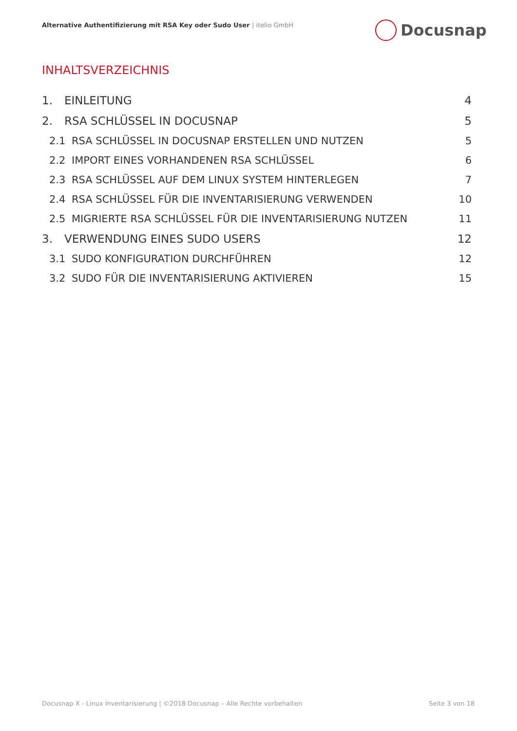Alternative Authentifizierung mit RSA Key oder Sudo User | itelio GmbH
Docusnap
INHALTSVERZEICHNIS
1. EINLEITUNG 4
2. RSA SCHLÜSSEL IN DOCUSNAP 5
2.1 RSA SCHLÜSSEL IN DOCUSNAP ERSTELLEN UND NUTZEN
5
2.2 IMPORT EINES VORHANDENEN RSA SCHLÜSSEL
6
2.3 RSA SCHLÜSSEL AUF DEM LINUX SYSTEM HINTERLEGEN
7
2.4 RSA SCHLÜSSEL FÜR DIE INVENTARISIERUNG VERWENDEN
10
2.5 MIGRIERTE RSA SCHLÜSSEL FÜR DIE INVENTARISIERUNG NUTZEN
11
3. VERWENDUNG EINES SUDO USERS 12
3.1 SUDO KONFIGURATION DURCHFÜHREN
12
3.2 SUDO FÜR DIE INVENTARISIERUNG AKTIVIEREN
15
Docusnap X - Linux Inventarisierung | ©2018 Docusnap – Alle Rechte vorbehalten
Seite 3 von 18